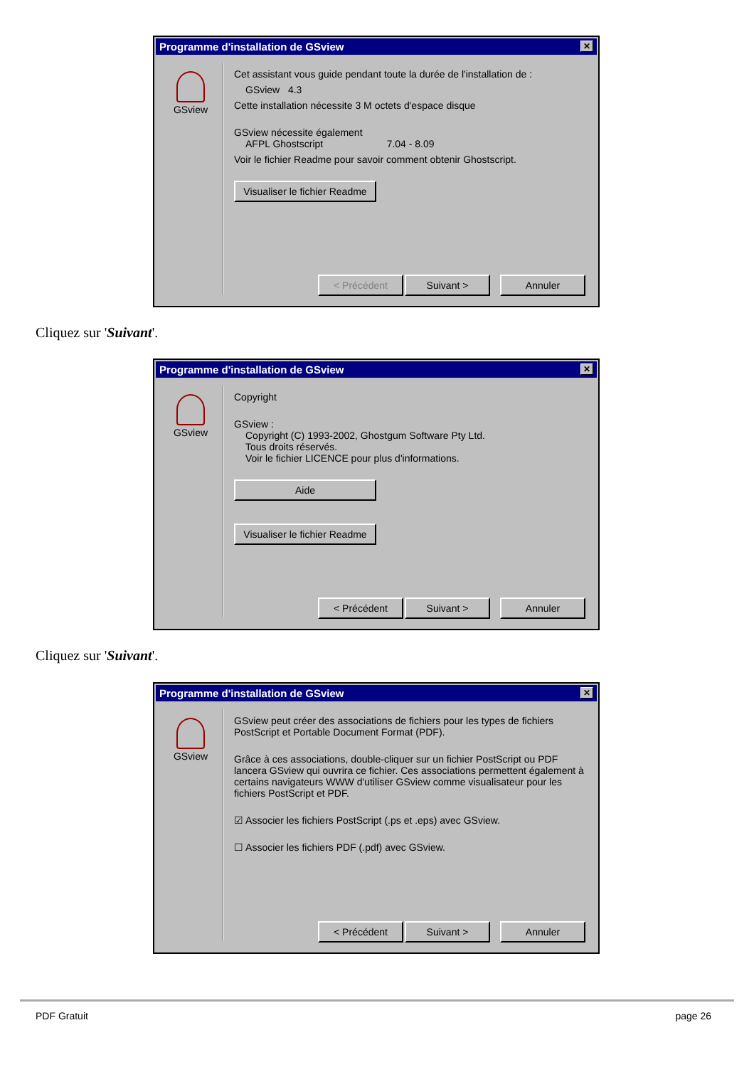Programme d'installation de GSview ✕
GSview
Cet assistant vous guide pendant toute la durée de l'installation de :
GSview 4.3
Cette installation nécessite 3 M octets d'espace disque
GSview nécessite également
AFPL Ghostscript 7.04 - 8.09
Voir le fichier Readme pour savoir comment obtenir Ghostscript.
Visualiser le fichier Readme
< Précédent Suivant > Annuler
Cliquez sur 'Suivant'.
Programme d'installation de GSview ✕
GSview
Copyright
GSview :
Copyright (C) 1993-2002, Ghostgum Software Pty Ltd.
Tous droits réservés.
Voir le fichier LICENCE pour plus d'informations.
Aide
Visualiser le fichier Readme
< Précédent Suivant > Annuler
Cliquez sur 'Suivant'.
Programme d'installation de GSview ✕
GSview
GSview peut créer des associations de fichiers pour les types de fichiers PostScript et Portable Document Format (PDF).
Grâce à ces associations, double-cliquer sur un fichier PostScript ou PDF lancera GSview qui ouvrira ce fichier. Ces associations permettent également à certains navigateurs WWW d'utiliser GSview comme visualisateur pour les fichiers PostScript et PDF.
☑ Associer les fichiers PostScript (.ps et .eps) avec GSview.
☐ Associer les fichiers PDF (.pdf) avec GSview.
< Précédent Suivant > Annuler
PDF Gratuit page 26